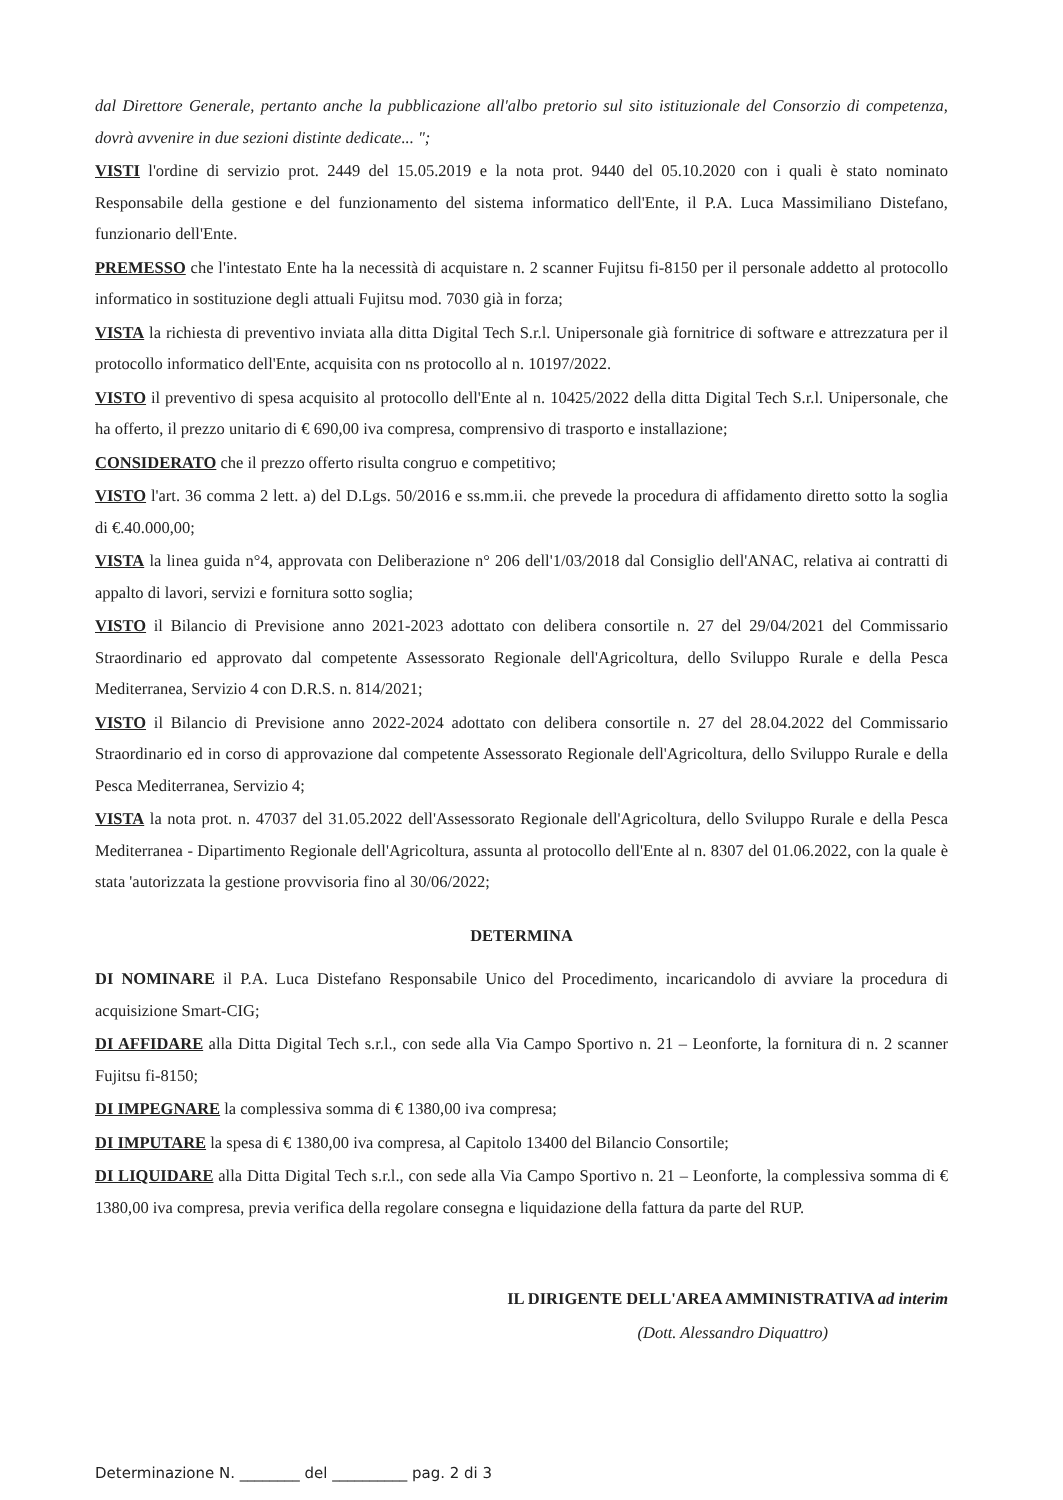dal Direttore Generale, pertanto anche la pubblicazione all'albo pretorio sul sito istituzionale del Consorzio di competenza, dovrà avvenire in due sezioni distinte dedicate... ";
VISTI l'ordine di servizio prot. 2449 del 15.05.2019 e la nota prot. 9440 del 05.10.2020 con i quali è stato nominato Responsabile della gestione e del funzionamento del sistema informatico dell'Ente, il P.A. Luca Massimiliano Distefano, funzionario dell'Ente.
PREMESSO che l'intestato Ente ha la necessità di acquistare n. 2 scanner Fujitsu fi-8150 per il personale addetto al protocollo informatico in sostituzione degli attuali Fujitsu mod. 7030 già in forza;
VISTA la richiesta di preventivo inviata alla ditta Digital Tech S.r.l. Unipersonale già fornitrice di software e attrezzatura per il protocollo informatico dell'Ente, acquisita con ns protocollo al n. 10197/2022.
VISTO il preventivo di spesa acquisito al protocollo dell'Ente al n. 10425/2022 della ditta Digital Tech S.r.l. Unipersonale, che ha offerto, il prezzo unitario di € 690,00 iva compresa, comprensivo di trasporto e installazione;
CONSIDERATO che il prezzo offerto risulta congruo e competitivo;
VISTO l'art. 36 comma 2 lett. a) del D.Lgs. 50/2016 e ss.mm.ii. che prevede la procedura di affidamento diretto sotto la soglia di €.40.000,00;
VISTA la linea guida n°4, approvata con Deliberazione n° 206 dell'1/03/2018 dal Consiglio dell'ANAC, relativa ai contratti di appalto di lavori, servizi e fornitura sotto soglia;
VISTO il Bilancio di Previsione anno 2021-2023 adottato con delibera consortile n. 27 del 29/04/2021 del Commissario Straordinario ed approvato dal competente Assessorato Regionale dell'Agricoltura, dello Sviluppo Rurale e della Pesca Mediterranea, Servizio 4 con D.R.S. n. 814/2021;
VISTO il Bilancio di Previsione anno 2022-2024 adottato con delibera consortile n. 27 del 28.04.2022 del Commissario Straordinario ed in corso di approvazione dal competente Assessorato Regionale dell'Agricoltura, dello Sviluppo Rurale e della Pesca Mediterranea, Servizio 4;
VISTA la nota prot. n. 47037 del 31.05.2022 dell'Assessorato Regionale dell'Agricoltura, dello Sviluppo Rurale e della Pesca Mediterranea - Dipartimento Regionale dell'Agricoltura, assunta al protocollo dell'Ente al n. 8307 del 01.06.2022, con la quale è stata 'autorizzata la gestione provvisoria fino al 30/06/2022;
DETERMINA
DI NOMINARE il P.A. Luca Distefano Responsabile Unico del Procedimento, incaricandolo di avviare la procedura di acquisizione Smart-CIG;
DI AFFIDARE alla Ditta Digital Tech s.r.l., con sede alla Via Campo Sportivo n. 21 – Leonforte, la fornitura di n. 2 scanner Fujitsu fi-8150;
DI IMPEGNARE la complessiva somma di € 1380,00 iva compresa;
DI IMPUTARE la spesa di € 1380,00 iva compresa, al Capitolo 13400 del Bilancio Consortile;
DI LIQUIDARE alla Ditta Digital Tech s.r.l., con sede alla Via Campo Sportivo n. 21 – Leonforte, la complessiva somma di € 1380,00 iva compresa, previa verifica della regolare consegna e liquidazione della fattura da parte del RUP.
IL DIRIGENTE DELL'AREA AMMINISTRATIVA ad interim
(Dott. Alessandro Diquattro)
Determinazione N. ________ del __________ pag. 2 di 3